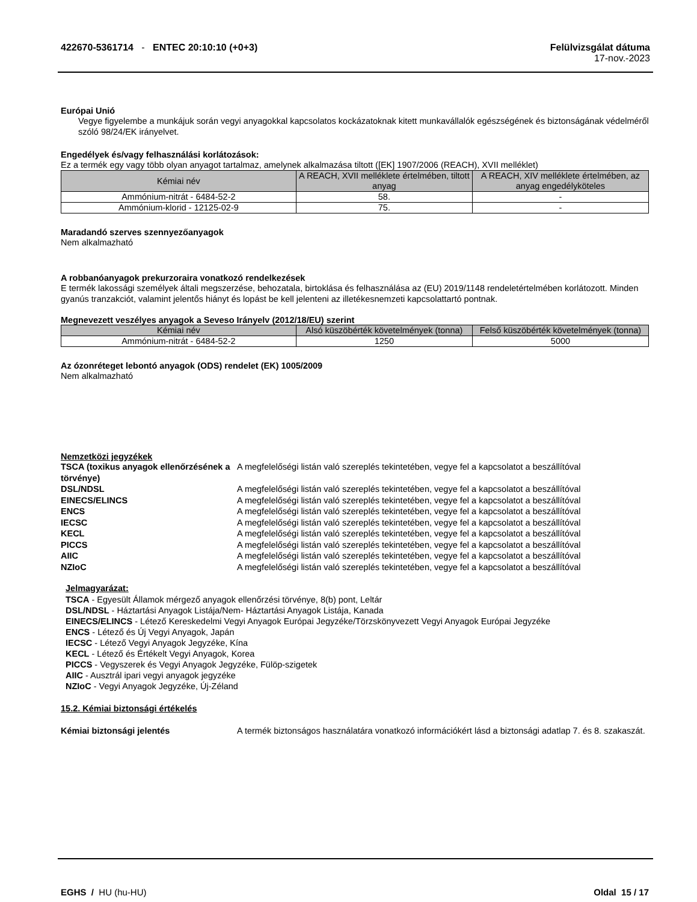422670-5361714 - ENTEC 20:10:10 (+0+3)
Felülvizsgálat dátuma
17-nov.-2023
Európai Unió
Vegye figyelembe a munkájuk során vegyi anyagokkal kapcsolatos kockázatoknak kitett munkavállalók egészségének és biztonságának védelméről szóló 98/24/EK irányelvet.
Engedélyek és/vagy felhasználási korlátozások:
Ez a termék egy vagy több olyan anyagot tartalmaz, amelynek alkalmazása tiltott ([EK] 1907/2006 (REACH), XVII melléklet)
| Kémiai név | A REACH, XVII melléklete értelmében, tiltott anyag | A REACH, XIV melléklete értelmében, az anyag engedélyköteles |
| --- | --- | --- |
| Ammónium-nitrát - 6484-52-2 | 58. | - |
| Ammónium-klorid - 12125-02-9 | 75. | - |
Maradandó szerves szennyezőanyagok
Nem alkalmazható
A robbanóanyagok prekurzoraira vonatkozó rendelkezések
E termék lakossági személyek általi megszerzése, behozatala, birtoklása és felhasználása az (EU) 2019/1148 rendeletértelmében korlátozott. Minden gyanús tranzakciót, valamint jelentős hiányt és lopást be kell jelenteni az illetékesnemzeti kapcsolattartó pontnak.
Megnevezett veszélyes anyagok a Seveso Irányelv (2012/18/EU) szerint
| Kémiai név | Alsó küszöbérték követelmények (tonna) | Felső küszöbérték követelmények (tonna) |
| --- | --- | --- |
| Ammónium-nitrát - 6484-52-2 | 1250 | 5000 |
Az ózonréteget lebontó anyagok (ODS) rendelet (EK) 1005/2009
Nem alkalmazható
Nemzetközi jegyzékek
TSCA (toxikus anyagok ellenőrzésének a törvénye) A megfelelőségi listán való szereplés tekintetében, vegye fel a kapcsolatot a beszállítóval DSL/NDSL A megfelelőségi listán való szereplés tekintetében, vegye fel a kapcsolatot a beszállítóval EINECS/ELINCS A megfelelőségi listán való szereplés tekintetében, vegye fel a kapcsolatot a beszállítóval ENCS A megfelelőségi listán való szereplés tekintetében, vegye fel a kapcsolatot a beszállítóval IECSC A megfelelőségi listán való szereplés tekintetében, vegye fel a kapcsolatot a beszállítóval KECL A megfelelőségi listán való szereplés tekintetében, vegye fel a kapcsolatot a beszállítóval PICCS A megfelelőségi listán való szereplés tekintetében, vegye fel a kapcsolatot a beszállítóval AIIC A megfelelőségi listán való szereplés tekintetében, vegye fel a kapcsolatot a beszállítóval NZIoC A megfelelőségi listán való szereplés tekintetében, vegye fel a kapcsolatot a beszállítóval
Jelmagyarázat:
TSCA - Egyesült Államok mérgező anyagok ellenőrzési törvénye, 8(b) pont, Leltár
DSL/NDSL - Háztartási Anyagok Listája/Nem- Háztartási Anyagok Listája, Kanada
EINECS/ELINCS - Létező Kereskedelmi Vegyi Anyagok Európai Jegyzéke/Törzskönyvezett Vegyi Anyagok Európai Jegyzéke
ENCS - Létező és Új Vegyi Anyagok, Japán
IECSC - Létező Vegyi Anyagok Jegyzéke, Kína
KECL - Létező és Értékelt Vegyi Anyagok, Korea
PICCS - Vegyszerek és Vegyi Anyagok Jegyzéke, Fülöp-szigetek
AIIC - Ausztrál ipari vegyi anyagok jegyzéke
NZIoC - Vegyi Anyagok Jegyzéke, Új-Zéland
15.2. Kémiai biztonsági értékelés
Kémiai biztonsági jelentés A termék biztonságos használatára vonatkozó információkért lásd a biztonsági adatlap 7. és 8. szakaszát.
EGHS / HU (hu-HU) Oldal 15 / 17